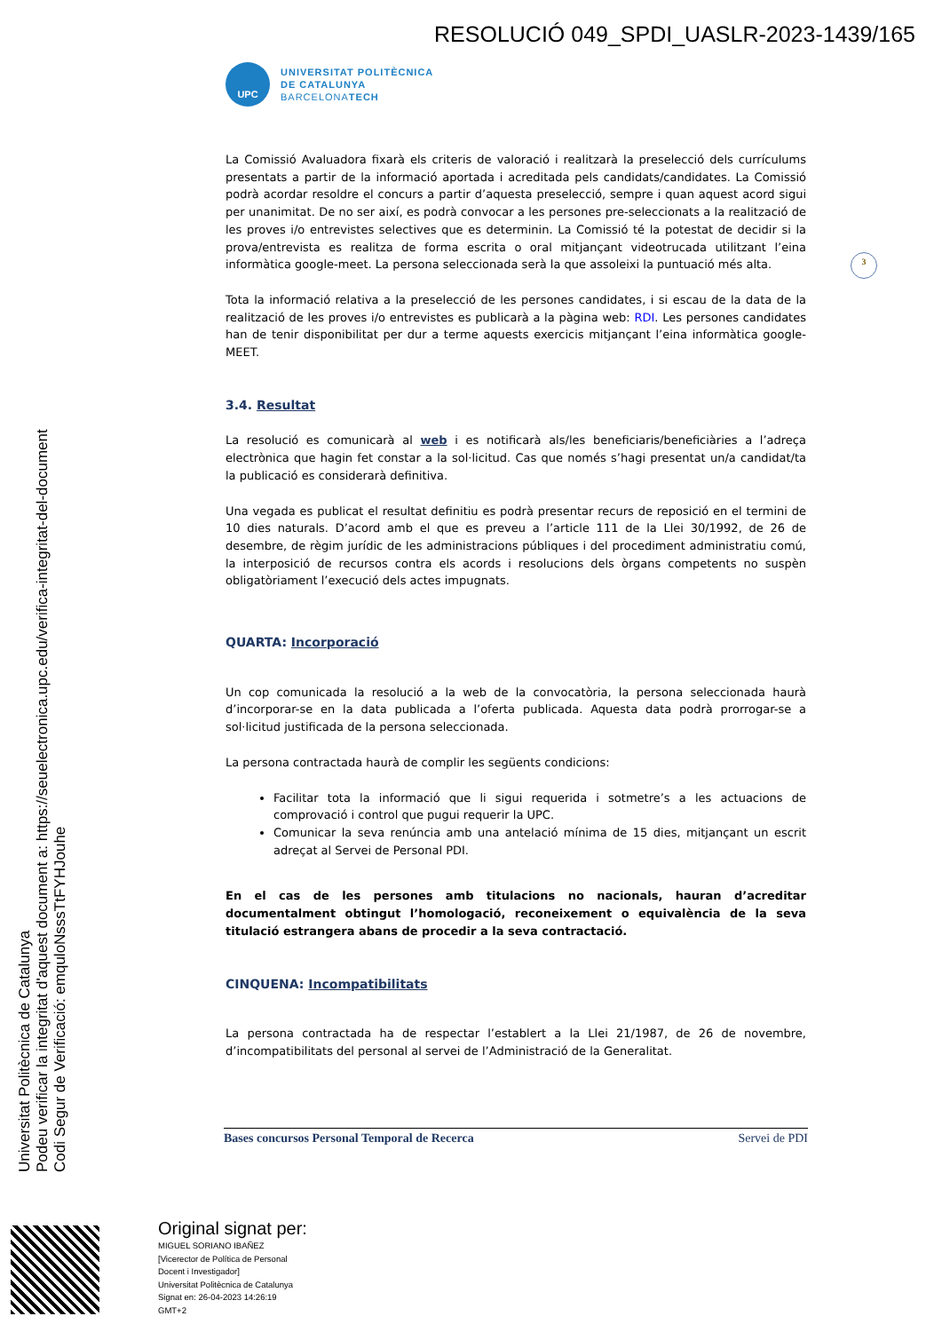RESOLUCIÓ 049_SPDI_UASLR-2023-1439/165
UPC
UNIVERSITAT POLITÈCNICA
DE CATALUNYA
BARCELONATECH
3
La Comissió Avaluadora fixarà els criteris de valoració i realitzarà la preselecció dels currículums presentats a partir de la informació aportada i acreditada pels candidats/candidates. La Comissió podrà acordar resoldre el concurs a partir d’aquesta preselecció, sempre i quan aquest acord sigui per unanimitat. De no ser així, es podrà convocar a les persones pre-seleccionats a la realització de les proves i/o entrevistes selectives que es determinin. La Comissió té la potestat de decidir si la prova/entrevista es realitza de forma escrita o oral mitjançant videotrucada utilitzant l’eina informàtica google-meet. La persona seleccionada serà la que assoleixi la puntuació més alta.
Tota la informació relativa a la preselecció de les persones candidates, i si escau de la data de la realització de les proves i/o entrevistes es publicarà a la pàgina web: RDI. Les persones candidates han de tenir disponibilitat per dur a terme aquests exercicis mitjançant l’eina informàtica google-MEET.
3.4. Resultat
La resolució es comunicarà al web i es notificarà als/les beneficiaris/beneficiàries a l’adreça electrònica que hagin fet constar a la sol·licitud. Cas que només s’hagi presentat un/a candidat/ta la publicació es considerarà definitiva.
Una vegada es publicat el resultat definitiu es podrà presentar recurs de reposició en el termini de 10 dies naturals. D’acord amb el que es preveu a l’article 111 de la Llei 30/1992, de 26 de desembre, de règim jurídic de les administracions públiques i del procediment administratiu comú, la interposició de recursos contra els acords i resolucions dels òrgans competents no suspèn obligatòriament l’execució dels actes impugnats.
QUARTA: Incorporació
Un cop comunicada la resolució a la web de la convocatòria, la persona seleccionada haurà d’incorporar-se en la data publicada a l’oferta publicada. Aquesta data podrà prorrogar-se a sol·licitud justificada de la persona seleccionada.
La persona contractada haurà de complir les següents condicions:
Facilitar tota la informació que li sigui requerida i sotmetre’s a les actuacions de comprovació i control que pugui requerir la UPC.
Comunicar la seva renúncia amb una antelació mínima de 15 dies, mitjançant un escrit adreçat al Servei de Personal PDI.
En el cas de les persones amb titulacions no nacionals, hauran d’acreditar documentalment obtingut l’homologació, reconeixement o equivalència de la seva titulació estrangera abans de procedir a la seva contractació.
CINQUENA: Incompatibilitats
La persona contractada ha de respectar l’establert a la Llei 21/1987, de 26 de novembre, d’incompatibilitats del personal al servei de l’Administració de la Generalitat.
Bases concursos Personal Temporal de Recerca Servei de PDI
Universitat Politècnica de Catalunya
Podeu verificar la integritat d'aquest document a: https://seuelectronica.upc.edu/verifica-integritat-del-document
Codi Segur de Verificació: emquloNsssTtFYHJouhe
Original signat per:
MIGUEL SORIANO IBAÑEZ
[Vicerector de Política de Personal
Docent i Investigador]
Universitat Politècnica de Catalunya
Signat en: 26-04-2023 14:26:19
GMT+2